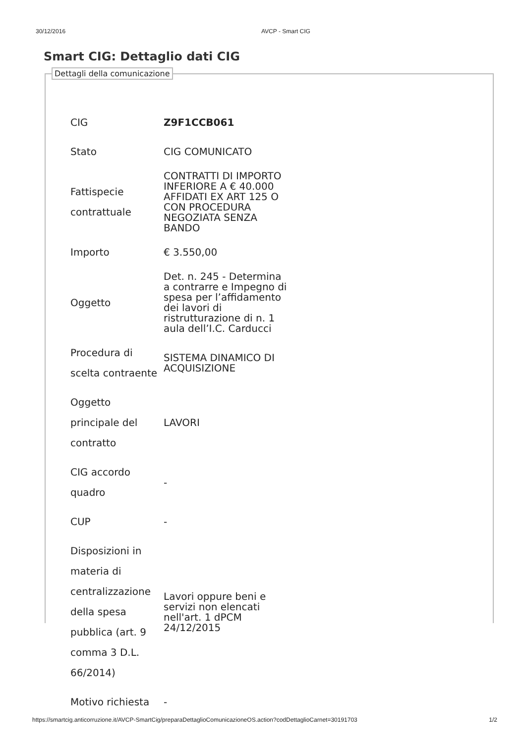30/12/2016 AVCP - Smart CIG
Smart CIG: Dettaglio dati CIG
Dettagli della comunicazione
| CIG | Z9F1CCB061 |
| Stato | CIG COMUNICATO |
| Fattispecie contrattuale | CONTRATTI DI IMPORTO INFERIORE A € 40.000 AFFIDATI EX ART 125 O CON PROCEDURA NEGOZIATA SENZA BANDO |
| Importo | € 3.550,00 |
| Oggetto | Det. n. 245 - Determina a contrarre e Impegno di spesa per l’affidamento dei lavori di ristrutturazione di n. 1 aula dell’I.C. Carducci |
| Procedura di scelta contraente | SISTEMA DINAMICO DI ACQUISIZIONE |
| Oggetto principale del contratto | LAVORI |
| CIG accordo quadro | - |
| CUP | - |
| Disposizioni in materia di centralizzazione della spesa pubblica (art. 9 comma 3 D.L. 66/2014) | Lavori oppure beni e servizi non elencati nell'art. 1 dPCM 24/12/2015 |
| Motivo richiesta | - |
https://smartcig.anticorruzione.it/AVCP-SmartCig/preparaDettaglioComunicazioneOS.action?codDettaglioCarnet=30191703 1/2